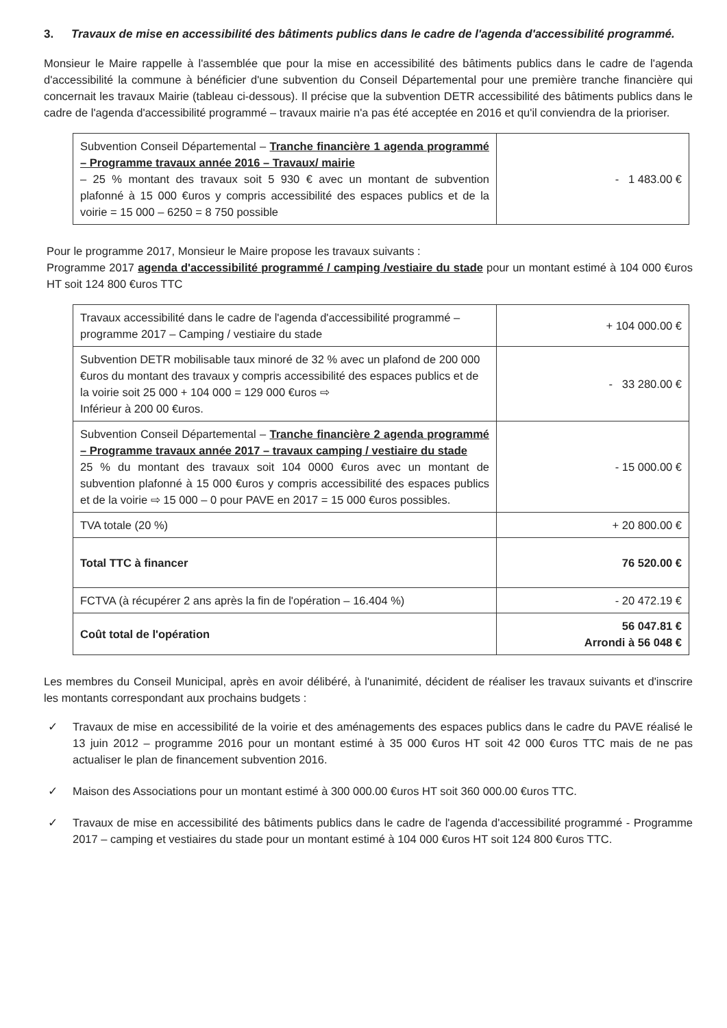3. Travaux de mise en accessibilité des bâtiments publics dans le cadre de l'agenda d'accessibilité programmé.
Monsieur le Maire rappelle à l'assemblée que pour la mise en accessibilité des bâtiments publics dans le cadre de l'agenda d'accessibilité la commune à bénéficier d'une subvention du Conseil Départemental pour une première tranche financière qui concernait les travaux Mairie (tableau ci-dessous). Il précise que la subvention DETR accessibilité des bâtiments publics dans le cadre de l'agenda d'accessibilité programmé – travaux mairie n'a pas été acceptée en 2016 et qu'il conviendra de la prioriser.
| Subvention Conseil Départemental – Tranche financière 1 agenda programmé – Programme travaux année 2016 – Travaux/ mairie – 25 % montant des travaux soit 5 930 € avec un montant de subvention plafonné à 15 000 €uros y compris accessibilité des espaces publics et de la voirie = 15 000 – 6250 = 8 750 possible | - 1 483.00 € |
Pour le programme 2017, Monsieur le Maire propose les travaux suivants :
Programme 2017 agenda d'accessibilité programmé / camping /vestiaire du stade pour un montant estimé à 104 000 €uros HT soit 124 800 €uros TTC
| Travaux accessibilité dans le cadre de l'agenda d'accessibilité programmé – programme 2017 – Camping / vestiaire du stade | + 104 000.00 € |
| Subvention DETR mobilisable taux minoré de 32 % avec un plafond de 200 000 €uros du montant des travaux y compris accessibilité des espaces publics et de la voirie soit 25 000 + 104 000 = 129 000 €uros ⇨ Inférieur à 200 00 €uros. | - 33 280.00 € |
| Subvention Conseil Départemental – Tranche financière 2 agenda programmé – Programme travaux année 2017 – travaux camping / vestiaire du stade 25 % du montant des travaux soit 104 0000 €uros avec un montant de subvention plafonné à 15 000 €uros y compris accessibilité des espaces publics et de la voirie ⇨ 15 000 – 0 pour PAVE en 2017 = 15 000 €uros possibles. | - 15 000.00 € |
| TVA totale (20 %) | + 20 800.00 € |
| Total TTC à financer | 76 520.00 € |
| FCTVA (à récupérer 2 ans après la fin de l'opération – 16.404 %) | - 20 472.19 € |
| Coût total de l'opération | 56 047.81 € Arrondi à 56 048 € |
Les membres du Conseil Municipal, après en avoir délibéré, à l'unanimité, décident de réaliser les travaux suivants et d'inscrire les montants correspondant aux prochains budgets :
✓ Travaux de mise en accessibilité de la voirie et des aménagements des espaces publics dans le cadre du PAVE réalisé le 13 juin 2012 – programme 2016 pour un montant estimé à 35 000 €uros HT soit 42 000 €uros TTC mais de ne pas actualiser le plan de financement subvention 2016.
✓ Maison des Associations pour un montant estimé à 300 000.00 €uros HT soit 360 000.00 €uros TTC.
✓ Travaux de mise en accessibilité des bâtiments publics dans le cadre de l'agenda d'accessibilité programmé - Programme 2017 – camping et vestiaires du stade pour un montant estimé à 104 000 €uros HT soit 124 800 €uros TTC.